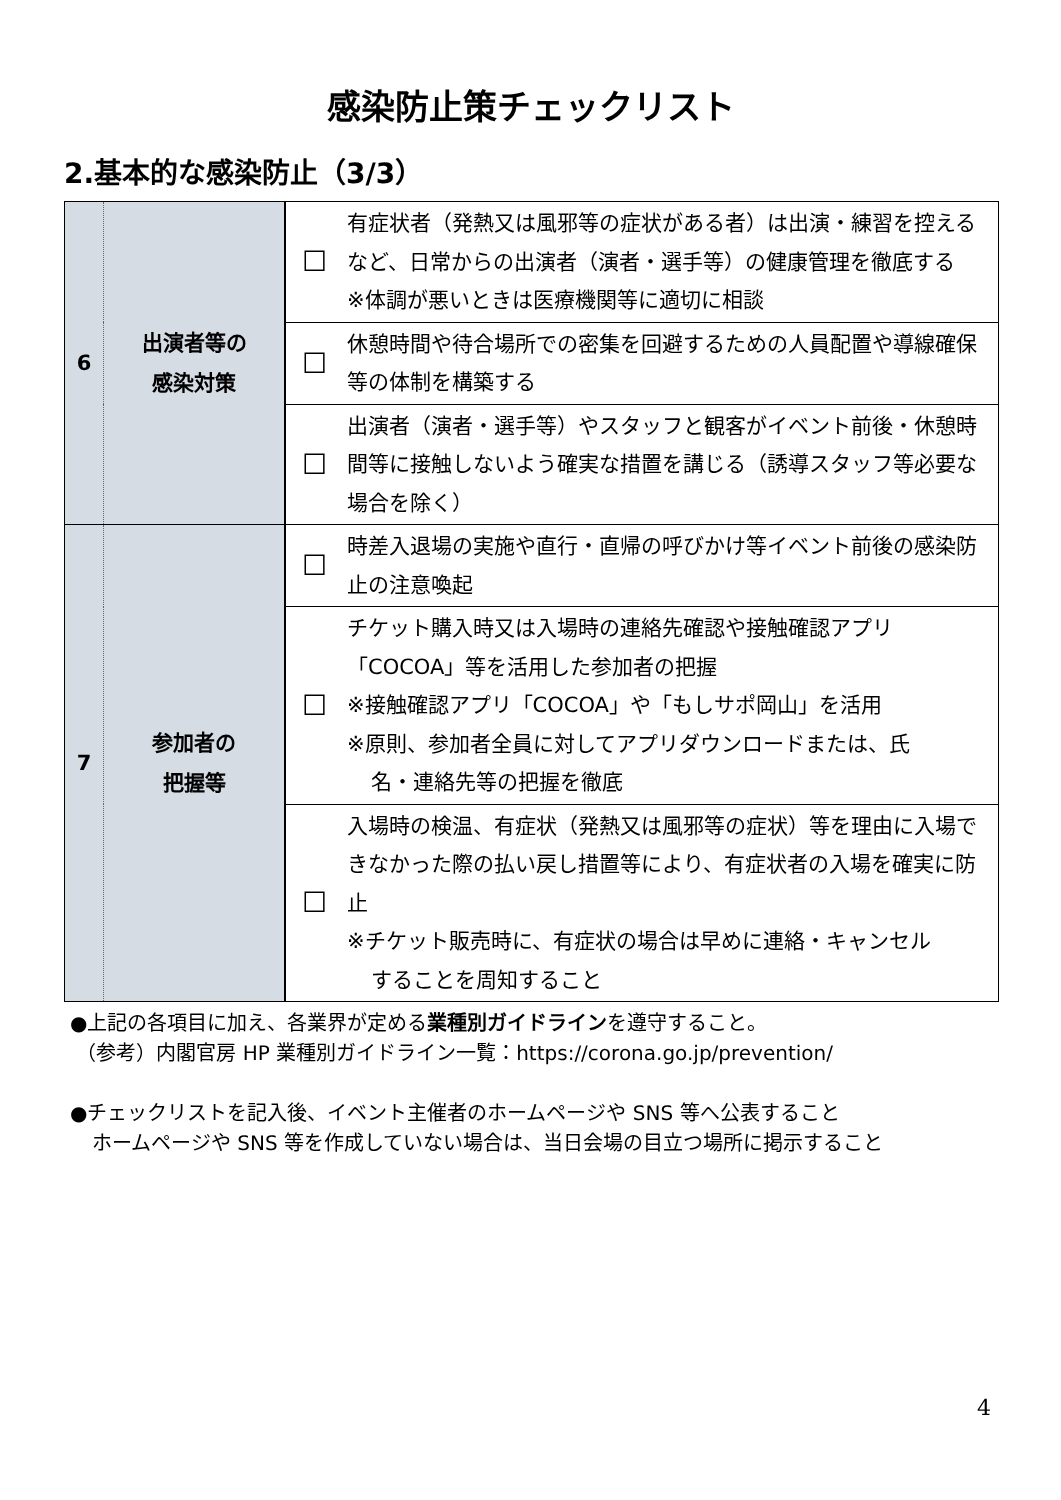感染防止策チェックリスト
2.基本的な感染防止（3/3）
| 6 | 出演者等の 感染対策 | ☐ | 有症状者（発熱又は風邪等の症状がある者）は出演・練習を控えるなど、日常からの出演者（演者・選手等）の健康管理を徹底する ※体調が悪いときは医療機関等に適切に相談 |
| | | ☐ | 休憩時間や待合場所での密集を回避するための人員配置や導線確保等の体制を構築する |
| | | ☐ | 出演者（演者・選手等）やスタッフと観客がイベント前後・休憩時間等に接触しないよう確実な措置を講じる（誘導スタッフ等必要な場合を除く） |
| 7 | 参加者の 把握等 | ☐ | 時差入退場の実施や直行・直帰の呼びかけ等イベント前後の感染防止の注意喚起 |
| | | ☐ | チケット購入時又は入場時の連絡先確認や接触確認アプリ「COCOA」等を活用した参加者の把握 ※接触確認アプリ「COCOA」や「もしサポ岡山」を活用 ※原則、参加者全員に対してアプリダウンロードまたは、氏 名・連絡先等の把握を徹底 |
| | | ☐ | 入場時の検温、有症状（発熱又は風邪等の症状）等を理由に入場できなかった際の払い戻し措置等により、有症状者の入場を確実に防止 ※チケット販売時に、有症状の場合は早めに連絡・キャンセル することを周知すること |
●上記の各項目に加え、各業界が定める業種別ガイドラインを遵守すること。
（参考）内閣官房 HP 業種別ガイドライン一覧：https://corona.go.jp/prevention/
●チェックリストを記入後、イベント主催者のホームページや SNS 等へ公表すること
ホームページや SNS 等を作成していない場合は、当日会場の目立つ場所に掲示すること
4